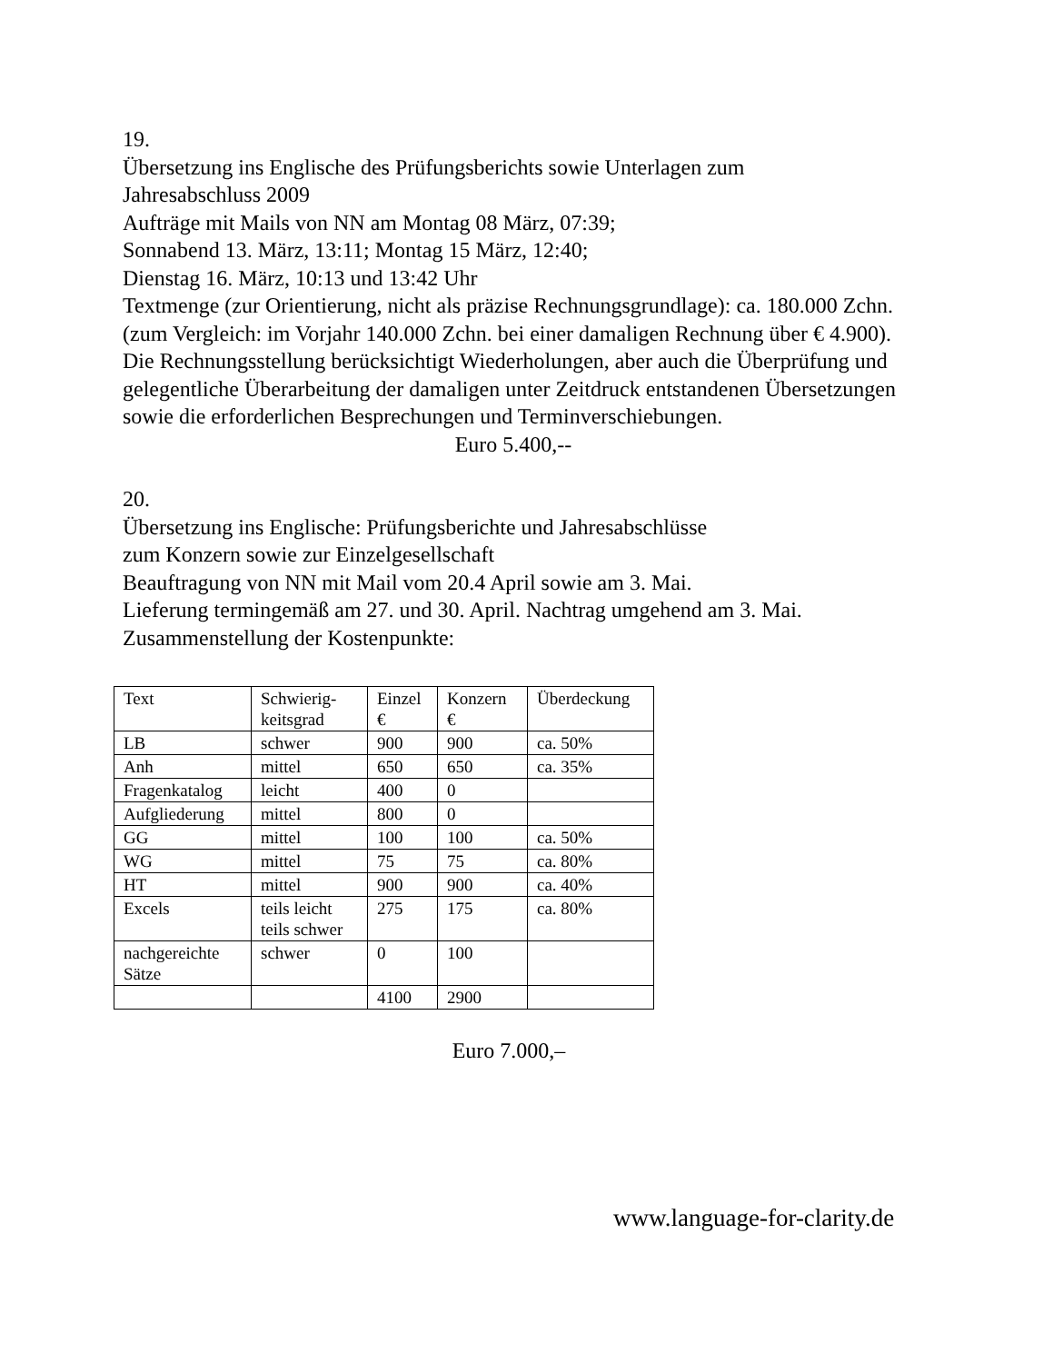19.
Übersetzung ins Englische des Prüfungsberichts sowie Unterlagen zum
Jahresabschluss 2009
Aufträge mit Mails von NN am Montag 08 März, 07:39;
Sonnabend 13. März, 13:11; Montag 15 März, 12:40;
Dienstag 16. März, 10:13 und 13:42 Uhr
Textmenge (zur Orientierung, nicht als präzise Rechnungsgrundlage): ca. 180.000 Zchn. (zum Vergleich: im Vorjahr 140.000 Zchn. bei einer damaligen Rechnung über € 4.900).
Die Rechnungsstellung berücksichtigt Wiederholungen, aber auch die Überprüfung und gelegentliche Überarbeitung der damaligen unter Zeitdruck entstandenen Übersetzungen sowie die erforderlichen Besprechungen und Terminverschiebungen.
Euro 5.400,--
20.
Übersetzung ins Englische: Prüfungsberichte und Jahresabschlüsse
zum Konzern sowie zur Einzelgesellschaft
Beauftragung von NN mit Mail vom 20.4 April sowie am 3. Mai.
Lieferung termingemäß am 27. und 30. April. Nachtrag umgehend am 3. Mai.
Zusammenstellung der Kostenpunkte:
| Text | Schwierig- keitsgrad | Einzel € | Konzern € | Überdeckung |
| LB | schwer | 900 | 900 | ca. 50% |
| Anh | mittel | 650 | 650 | ca. 35% |
| Fragenkatalog | leicht | 400 | 0 | |
| Aufgliederung | mittel | 800 | 0 | |
| GG | mittel | 100 | 100 | ca. 50% |
| WG | mittel | 75 | 75 | ca. 80% |
| HT | mittel | 900 | 900 | ca. 40% |
| Excels | teils leicht teils schwer | 275 | 175 | ca. 80% |
| nachgereichte Sätze | schwer | 0 | 100 | |
| | | 4100 | 2900 | |
Euro 7.000,–
www.language-for-clarity.de